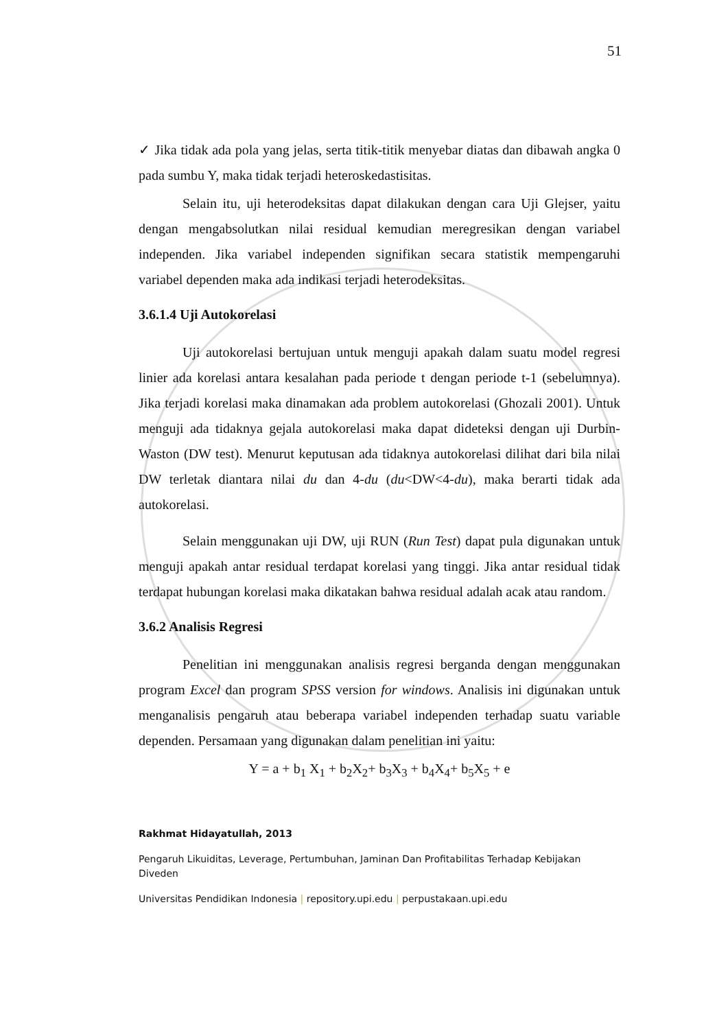51
✓ Jika tidak ada pola yang jelas, serta titik-titik menyebar diatas dan dibawah angka 0 pada sumbu Y, maka tidak terjadi heteroskedastisitas.
Selain itu, uji heterodeksitas dapat dilakukan dengan cara Uji Glejser, yaitu dengan mengabsolutkan nilai residual kemudian meregresikan dengan variabel independen. Jika variabel independen signifikan secara statistik mempengaruhi variabel dependen maka ada indikasi terjadi heterodeksitas.
3.6.1.4 Uji Autokorelasi
Uji autokorelasi bertujuan untuk menguji apakah dalam suatu model regresi linier ada korelasi antara kesalahan pada periode t dengan periode t-1 (sebelumnya). Jika terjadi korelasi maka dinamakan ada problem autokorelasi (Ghozali 2001). Untuk menguji ada tidaknya gejala autokorelasi maka dapat dideteksi dengan uji Durbin-Waston (DW test). Menurut keputusan ada tidaknya autokorelasi dilihat dari bila nilai DW terletak diantara nilai du dan 4-du (du<DW<4-du), maka berarti tidak ada autokorelasi.
Selain menggunakan uji DW, uji RUN (Run Test) dapat pula digunakan untuk menguji apakah antar residual terdapat korelasi yang tinggi. Jika antar residual tidak terdapat hubungan korelasi maka dikatakan bahwa residual adalah acak atau random.
3.6.2 Analisis Regresi
Penelitian ini menggunakan analisis regresi berganda dengan menggunakan program Excel dan program SPSS version for windows. Analisis ini digunakan untuk menganalisis pengaruh atau beberapa variabel independen terhadap suatu variable dependen. Persamaan yang digunakan dalam penelitian ini yaitu:
Y = a + b<sub>1</sub> X<sub>1</sub> + b<sub>2</sub>X<sub>2</sub>+ b<sub>3</sub>X<sub>3</sub> + b<sub>4</sub>X<sub>4</sub>+ b<sub>5</sub>X<sub>5</sub> + e
Rakhmat Hidayatullah, 2013
Pengaruh Likuiditas, Leverage, Pertumbuhan, Jaminan Dan Profitabilitas Terhadap Kebijakan Diveden
Universitas Pendidikan Indonesia | repository.upi.edu | perpustakaan.upi.edu